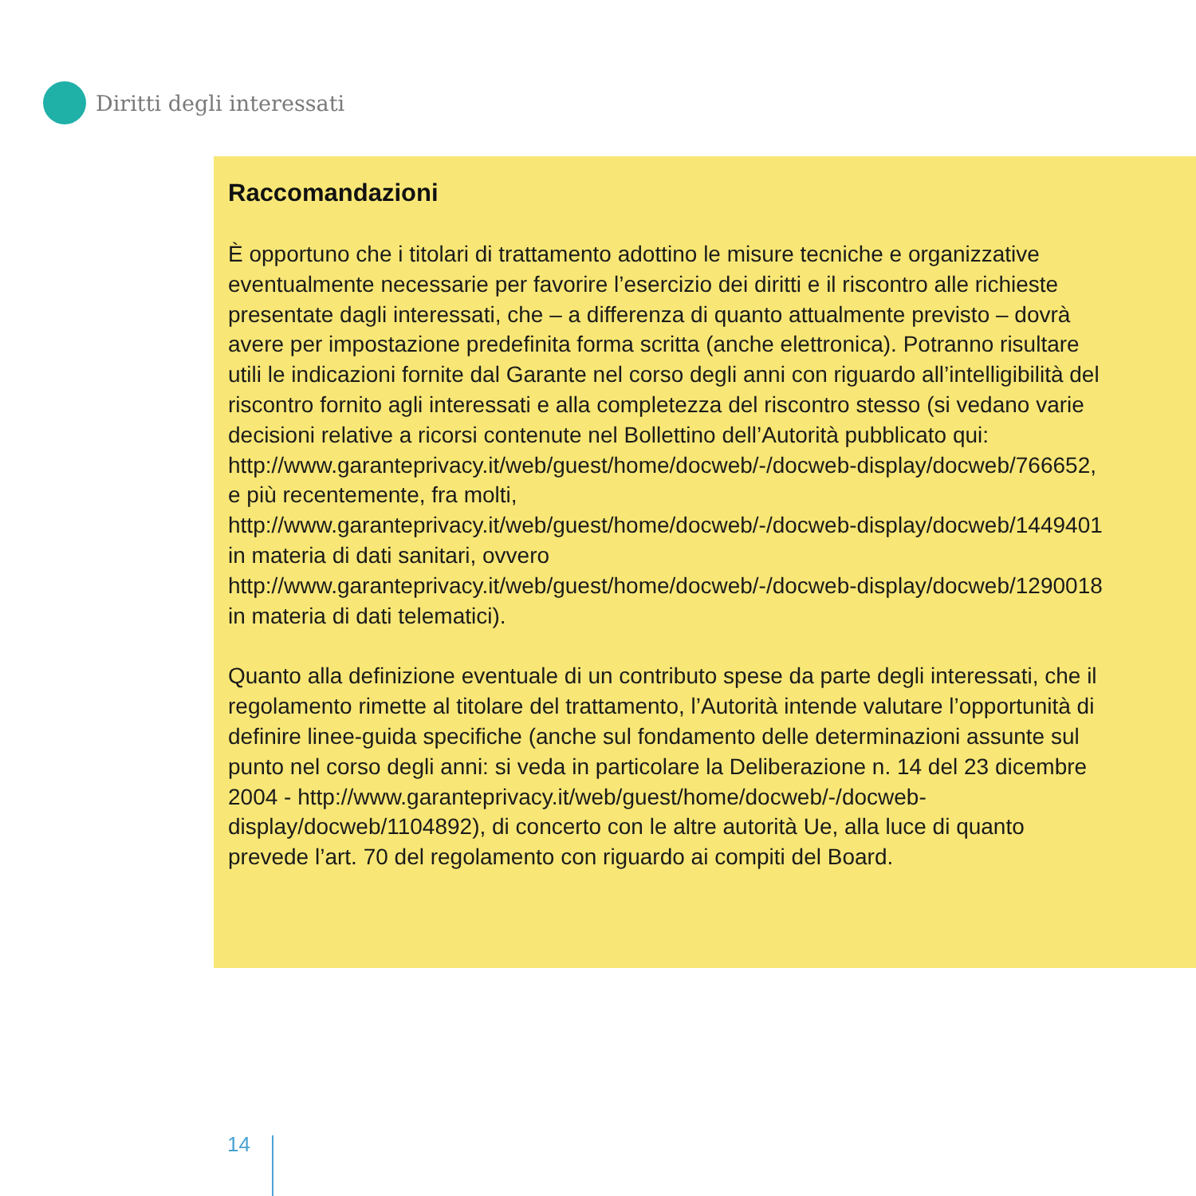Diritti degli interessati
Raccomandazioni
È opportuno che i titolari di trattamento adottino le misure tecniche e organizzative eventualmente necessarie per favorire l’esercizio dei diritti e il riscontro alle richieste presentate dagli interessati, che – a differenza di quanto attualmente previsto – dovrà avere per impostazione predefinita forma scritta (anche elettronica). Potranno risultare utili le indicazioni fornite dal Garante nel corso degli anni con riguardo all’intelligibilità del riscontro fornito agli interessati e alla completezza del riscontro stesso (si vedano varie decisioni relative a ricorsi contenute nel Bollettino dell’Autorità pubblicato qui: http://www.garanteprivacy.it/web/guest/home/docweb/-/docweb-display/docweb/766652, e più recentemente, fra molti, http://www.garanteprivacy.it/web/guest/home/docweb/-/docweb-display/docweb/1449401 in materia di dati sanitari, ovvero http://www.garanteprivacy.it/web/guest/home/docweb/-/docweb-display/docweb/1290018 in materia di dati telematici).
Quanto alla definizione eventuale di un contributo spese da parte degli interessati, che il regolamento rimette al titolare del trattamento, l’Autorità intende valutare l’opportunità di definire linee-guida specifiche (anche sul fondamento delle determinazioni assunte sul punto nel corso degli anni: si veda in particolare la Deliberazione n. 14 del 23 dicembre 2004 - http://www.garanteprivacy.it/web/guest/home/docweb/-/docweb-display/docweb/1104892), di concerto con le altre autorità Ue, alla luce di quanto prevede l’art. 70 del regolamento con riguardo ai compiti del Board.
14